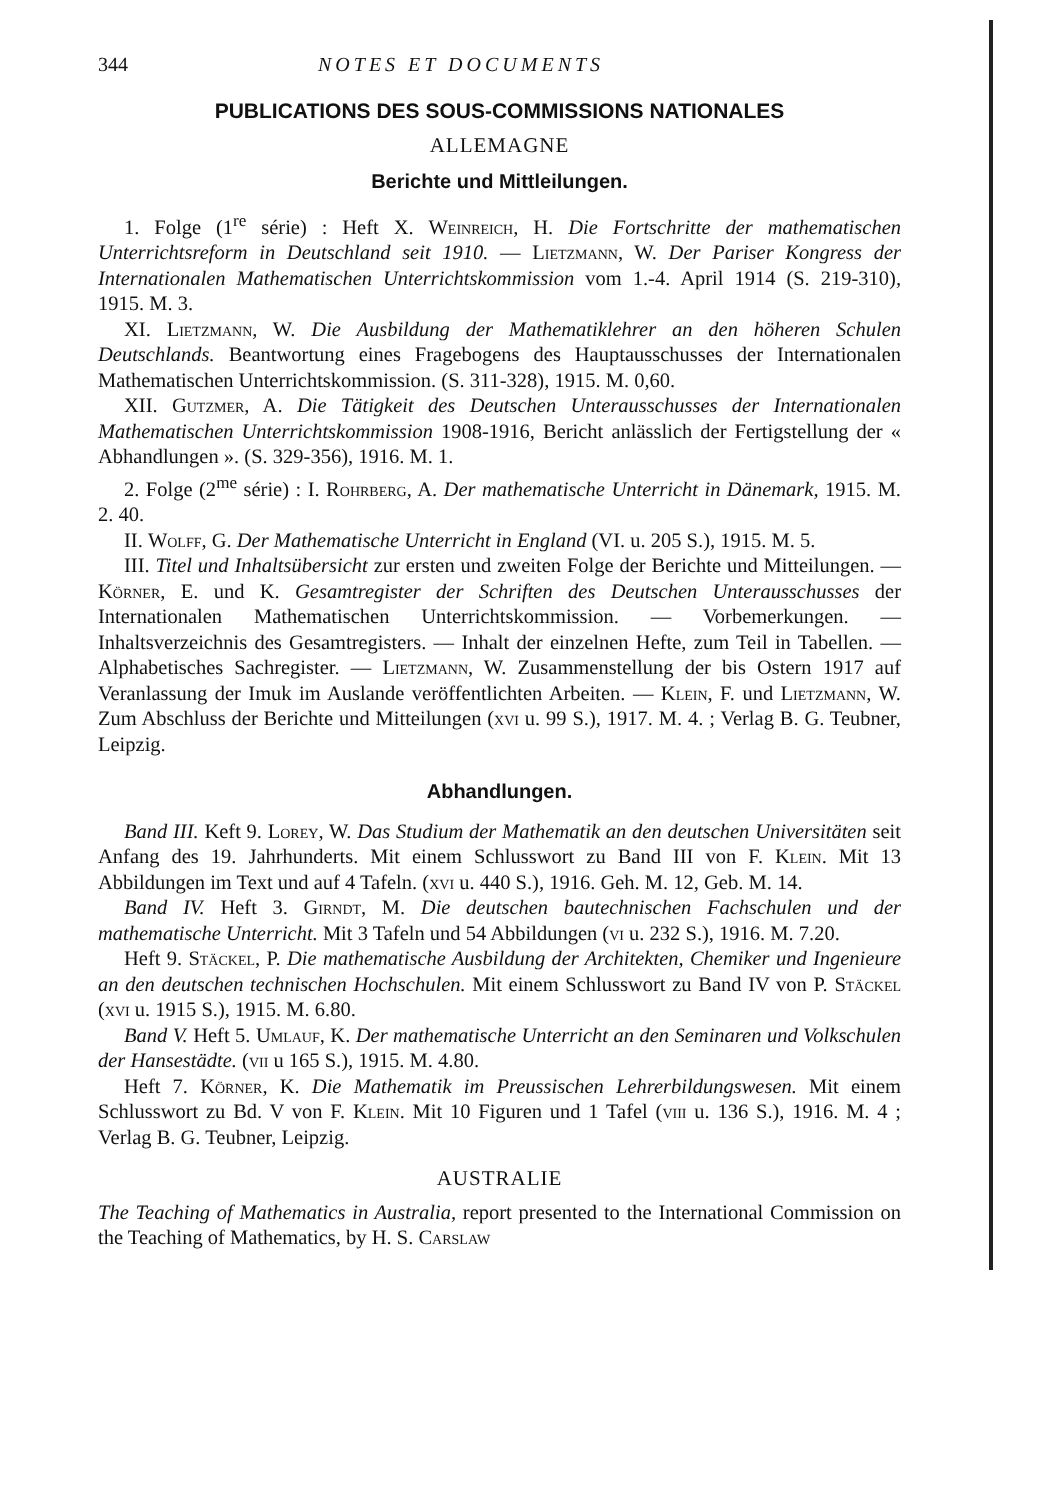344 NOTES ET DOCUMENTS
PUBLICATIONS DES SOUS-COMMISSIONS NATIONALES
ALLEMAGNE
Berichte und Mittleilungen.
1. Folge (1<sup>re</sup> série) : Heft X. Weinreich, H. Die Fortschritte der mathematischen Unterrichtsreform in Deutschland seit 1910. — Lietzmann, W. Der Pariser Kongress der Internationalen Mathematischen Unterrichtskommission vom 1.-4. April 1914 (S. 219-310), 1915. M. 3.
XI. Lietzmann, W. Die Ausbildung der Mathematiklehrer an den höheren Schulen Deutschlands. Beantwortung eines Fragebogens des Hauptausschusses der Internationalen Mathematischen Unterrichtskommission. (S. 311-328), 1915. M. 0,60.
XII. Gutzmer, A. Die Tätigkeit des Deutschen Unterausschusses der Internationalen Mathematischen Unterrichtskommission 1908-1916, Bericht anlässlich der Fertigstellung der « Abhandlungen ». (S. 329-356), 1916. M. 1.
2. Folge (2<sup>me</sup> série) : I. Rohrberg, A. Der mathematische Unterricht in Dänemark, 1915. M. 2. 40.
II. Wolff, G. Der Mathematische Unterricht in England (VI. u. 205 S.), 1915. M. 5.
III. Titel und Inhaltsübersicht zur ersten und zweiten Folge der Berichte und Mitteilungen. — Körner, E. und K. Gesamtregister der Schriften des Deutschen Unterausschusses der Internationalen Mathematischen Unterrichtskommission. — Vorbemerkungen. — Inhaltsverzeichnis des Gesamtregisters. — Inhalt der einzelnen Hefte, zum Teil in Tabellen. — Alphabetisches Sachregister. — Lietzmann, W. Zusammenstellung der bis Ostern 1917 auf Veranlassung der Imuk im Auslande veröffentlichten Arbeiten. — Klein, F. und Lietzmann, W. Zum Abschluss der Berichte und Mitteilungen (xvi u. 99 S.), 1917. M. 4. ; Verlag B. G. Teubner, Leipzig.
Abhandlungen.
Band III. Keft 9. Lorey, W. Das Studium der Mathematik an den deutschen Universitäten seit Anfang des 19. Jahrhunderts. Mit einem Schlusswort zu Band III von F. Klein. Mit 13 Abbildungen im Text und auf 4 Tafeln. (xvi u. 440 S.), 1916. Geh. M. 12, Geb. M. 14.
Band IV. Heft 3. Girndt, M. Die deutschen bautechnischen Fachschulen und der mathematische Unterricht. Mit 3 Tafeln und 54 Abbildungen (vi u. 232 S.), 1916. M. 7.20.
Heft 9. Stäckel, P. Die mathematische Ausbildung der Architekten, Chemiker und Ingenieure an den deutschen technischen Hochschulen. Mit einem Schlusswort zu Band IV von P. Stäckel (xvi u. 1915 S.), 1915. M. 6.80.
Band V. Heft 5. Umlauf, K. Der mathematische Unterricht an den Seminaren und Volkschulen der Hansestädte. (vii u 165 S.), 1915. M. 4.80.
Heft 7. Körner, K. Die Mathematik im Preussischen Lehrerbildungswesen. Mit einem Schlusswort zu Bd. V von F. Klein. Mit 10 Figuren und 1 Tafel (viii u. 136 S.), 1916. M. 4 ; Verlag B. G. Teubner, Leipzig.
AUSTRALIE
The Teaching of Mathematics in Australia, report presented to the International Commission on the Teaching of Mathematics, by H. S. Carslaw